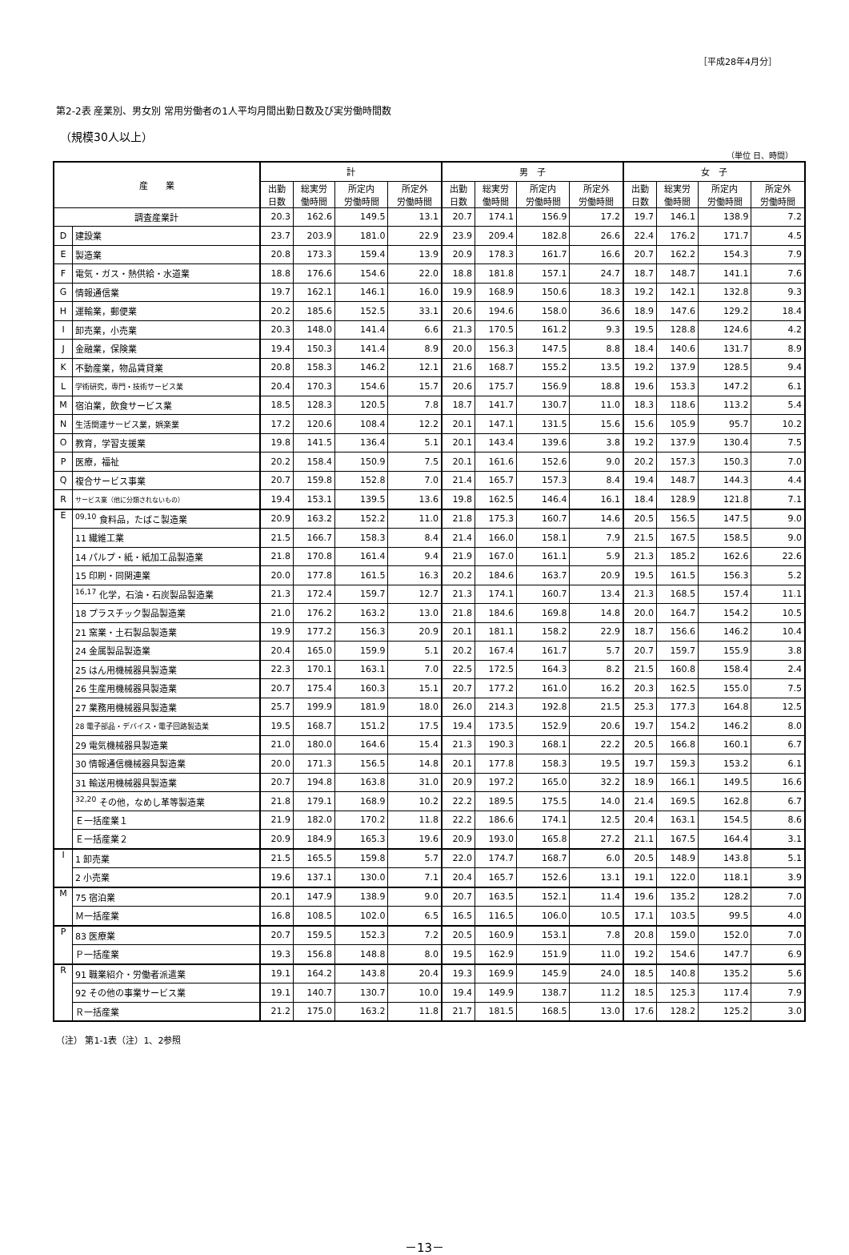［平成28年4月分］
第2-2表 産業別、男女別 常用労働者の1人平均月間出勤日数及び実労働時間数
（規模30人以上）
（単位 日、時間）
| 産 業 | | 計 | | | | 男 子 | | | | 女 子 | | | |
| --- | --- | --- | --- | --- | --- | --- | --- | --- | --- | --- | --- | --- | --- |
| | | 出勤 日数 | 総実労 働時間 | 所定内 労働時間 | 所定外 労働時間 | 出勤 日数 | 総実労 働時間 | 所定内 労働時間 | 所定外 労働時間 | 出勤 日数 | 総実労 働時間 | 所定内 労働時間 | 所定外 労働時間 |
| 調査産業計 | | 20.3 | 162.6 | 149.5 | 13.1 | 20.7 | 174.1 | 156.9 | 17.2 | 19.7 | 146.1 | 138.9 | 7.2 |
| D | 建設業 | 23.7 | 203.9 | 181.0 | 22.9 | 23.9 | 209.4 | 182.8 | 26.6 | 22.4 | 176.2 | 171.7 | 4.5 |
| E | 製造業 | 20.8 | 173.3 | 159.4 | 13.9 | 20.9 | 178.3 | 161.7 | 16.6 | 20.7 | 162.2 | 154.3 | 7.9 |
| F | 電気・ガス・熱供給・水道業 | 18.8 | 176.6 | 154.6 | 22.0 | 18.8 | 181.8 | 157.1 | 24.7 | 18.7 | 148.7 | 141.1 | 7.6 |
| G | 情報通信業 | 19.7 | 162.1 | 146.1 | 16.0 | 19.9 | 168.9 | 150.6 | 18.3 | 19.2 | 142.1 | 132.8 | 9.3 |
| H | 運輸業，郵便業 | 20.2 | 185.6 | 152.5 | 33.1 | 20.6 | 194.6 | 158.0 | 36.6 | 18.9 | 147.6 | 129.2 | 18.4 |
| I | 卸売業，小売業 | 20.3 | 148.0 | 141.4 | 6.6 | 21.3 | 170.5 | 161.2 | 9.3 | 19.5 | 128.8 | 124.6 | 4.2 |
| J | 金融業，保険業 | 19.4 | 150.3 | 141.4 | 8.9 | 20.0 | 156.3 | 147.5 | 8.8 | 18.4 | 140.6 | 131.7 | 8.9 |
| K | 不動産業，物品賃貸業 | 20.8 | 158.3 | 146.2 | 12.1 | 21.6 | 168.7 | 155.2 | 13.5 | 19.2 | 137.9 | 128.5 | 9.4 |
| L | 学術研究，専門・技術サービス業 | 20.4 | 170.3 | 154.6 | 15.7 | 20.6 | 175.7 | 156.9 | 18.8 | 19.6 | 153.3 | 147.2 | 6.1 |
| M | 宿泊業，飲食サービス業 | 18.5 | 128.3 | 120.5 | 7.8 | 18.7 | 141.7 | 130.7 | 11.0 | 18.3 | 118.6 | 113.2 | 5.4 |
| N | 生活関連サービス業，娯楽業 | 17.2 | 120.6 | 108.4 | 12.2 | 20.1 | 147.1 | 131.5 | 15.6 | 15.6 | 105.9 | 95.7 | 10.2 |
| O | 教育，学習支援業 | 19.8 | 141.5 | 136.4 | 5.1 | 20.1 | 143.4 | 139.6 | 3.8 | 19.2 | 137.9 | 130.4 | 7.5 |
| P | 医療，福祉 | 20.2 | 158.4 | 150.9 | 7.5 | 20.1 | 161.6 | 152.6 | 9.0 | 20.2 | 157.3 | 150.3 | 7.0 |
| Q | 複合サービス事業 | 20.7 | 159.8 | 152.8 | 7.0 | 21.4 | 165.7 | 157.3 | 8.4 | 19.4 | 148.7 | 144.3 | 4.4 |
| R | サービス業（他に分類されないもの） | 19.4 | 153.1 | 139.5 | 13.6 | 19.8 | 162.5 | 146.4 | 16.1 | 18.4 | 128.9 | 121.8 | 7.1 |
| E | <sup>09,10</sup> 食料品，たばこ製造業 | 20.9 | 163.2 | 152.2 | 11.0 | 21.8 | 175.3 | 160.7 | 14.6 | 20.5 | 156.5 | 147.5 | 9.0 |
| | 11 繊維工業 | 21.5 | 166.7 | 158.3 | 8.4 | 21.4 | 166.0 | 158.1 | 7.9 | 21.5 | 167.5 | 158.5 | 9.0 |
| | 14 パルプ・紙・紙加工品製造業 | 21.8 | 170.8 | 161.4 | 9.4 | 21.9 | 167.0 | 161.1 | 5.9 | 21.3 | 185.2 | 162.6 | 22.6 |
| | 15 印刷・同関連業 | 20.0 | 177.8 | 161.5 | 16.3 | 20.2 | 184.6 | 163.7 | 20.9 | 19.5 | 161.5 | 156.3 | 5.2 |
| | <sup>16,17</sup> 化学，石油・石炭製品製造業 | 21.3 | 172.4 | 159.7 | 12.7 | 21.3 | 174.1 | 160.7 | 13.4 | 21.3 | 168.5 | 157.4 | 11.1 |
| | 18 プラスチック製品製造業 | 21.0 | 176.2 | 163.2 | 13.0 | 21.8 | 184.6 | 169.8 | 14.8 | 20.0 | 164.7 | 154.2 | 10.5 |
| | 21 窯業・土石製品製造業 | 19.9 | 177.2 | 156.3 | 20.9 | 20.1 | 181.1 | 158.2 | 22.9 | 18.7 | 156.6 | 146.2 | 10.4 |
| | 24 金属製品製造業 | 20.4 | 165.0 | 159.9 | 5.1 | 20.2 | 167.4 | 161.7 | 5.7 | 20.7 | 159.7 | 155.9 | 3.8 |
| | 25 はん用機械器具製造業 | 22.3 | 170.1 | 163.1 | 7.0 | 22.5 | 172.5 | 164.3 | 8.2 | 21.5 | 160.8 | 158.4 | 2.4 |
| | 26 生産用機械器具製造業 | 20.7 | 175.4 | 160.3 | 15.1 | 20.7 | 177.2 | 161.0 | 16.2 | 20.3 | 162.5 | 155.0 | 7.5 |
| | 27 業務用機械器具製造業 | 25.7 | 199.9 | 181.9 | 18.0 | 26.0 | 214.3 | 192.8 | 21.5 | 25.3 | 177.3 | 164.8 | 12.5 |
| | 28 電子部品・デバイス・電子回路製造業 | 19.5 | 168.7 | 151.2 | 17.5 | 19.4 | 173.5 | 152.9 | 20.6 | 19.7 | 154.2 | 146.2 | 8.0 |
| | 29 電気機械器具製造業 | 21.0 | 180.0 | 164.6 | 15.4 | 21.3 | 190.3 | 168.1 | 22.2 | 20.5 | 166.8 | 160.1 | 6.7 |
| | 30 情報通信機械器具製造業 | 20.0 | 171.3 | 156.5 | 14.8 | 20.1 | 177.8 | 158.3 | 19.5 | 19.7 | 159.3 | 153.2 | 6.1 |
| | 31 輸送用機械器具製造業 | 20.7 | 194.8 | 163.8 | 31.0 | 20.9 | 197.2 | 165.0 | 32.2 | 18.9 | 166.1 | 149.5 | 16.6 |
| | <sup>32,20</sup> その他，なめし革等製造業 | 21.8 | 179.1 | 168.9 | 10.2 | 22.2 | 189.5 | 175.5 | 14.0 | 21.4 | 169.5 | 162.8 | 6.7 |
| | Ｅ一括産業１ | 21.9 | 182.0 | 170.2 | 11.8 | 22.2 | 186.6 | 174.1 | 12.5 | 20.4 | 163.1 | 154.5 | 8.6 |
| | Ｅ一括産業２ | 20.9 | 184.9 | 165.3 | 19.6 | 20.9 | 193.0 | 165.8 | 27.2 | 21.1 | 167.5 | 164.4 | 3.1 |
| I | 1 卸売業 | 21.5 | 165.5 | 159.8 | 5.7 | 22.0 | 174.7 | 168.7 | 6.0 | 20.5 | 148.9 | 143.8 | 5.1 |
| | 2 小売業 | 19.6 | 137.1 | 130.0 | 7.1 | 20.4 | 165.7 | 152.6 | 13.1 | 19.1 | 122.0 | 118.1 | 3.9 |
| M | 75 宿泊業 | 20.1 | 147.9 | 138.9 | 9.0 | 20.7 | 163.5 | 152.1 | 11.4 | 19.6 | 135.2 | 128.2 | 7.0 |
| | Ｍ一括産業 | 16.8 | 108.5 | 102.0 | 6.5 | 16.5 | 116.5 | 106.0 | 10.5 | 17.1 | 103.5 | 99.5 | 4.0 |
| P | 83 医療業 | 20.7 | 159.5 | 152.3 | 7.2 | 20.5 | 160.9 | 153.1 | 7.8 | 20.8 | 159.0 | 152.0 | 7.0 |
| | Ｐ一括産業 | 19.3 | 156.8 | 148.8 | 8.0 | 19.5 | 162.9 | 151.9 | 11.0 | 19.2 | 154.6 | 147.7 | 6.9 |
| R | 91 職業紹介・労働者派遣業 | 19.1 | 164.2 | 143.8 | 20.4 | 19.3 | 169.9 | 145.9 | 24.0 | 18.5 | 140.8 | 135.2 | 5.6 |
| | 92 その他の事業サービス業 | 19.1 | 140.7 | 130.7 | 10.0 | 19.4 | 149.9 | 138.7 | 11.2 | 18.5 | 125.3 | 117.4 | 7.9 |
| | Ｒ一括産業 | 21.2 | 175.0 | 163.2 | 11.8 | 21.7 | 181.5 | 168.5 | 13.0 | 17.6 | 128.2 | 125.2 | 3.0 |
（注） 第1-1表（注）1、2参照
－13－